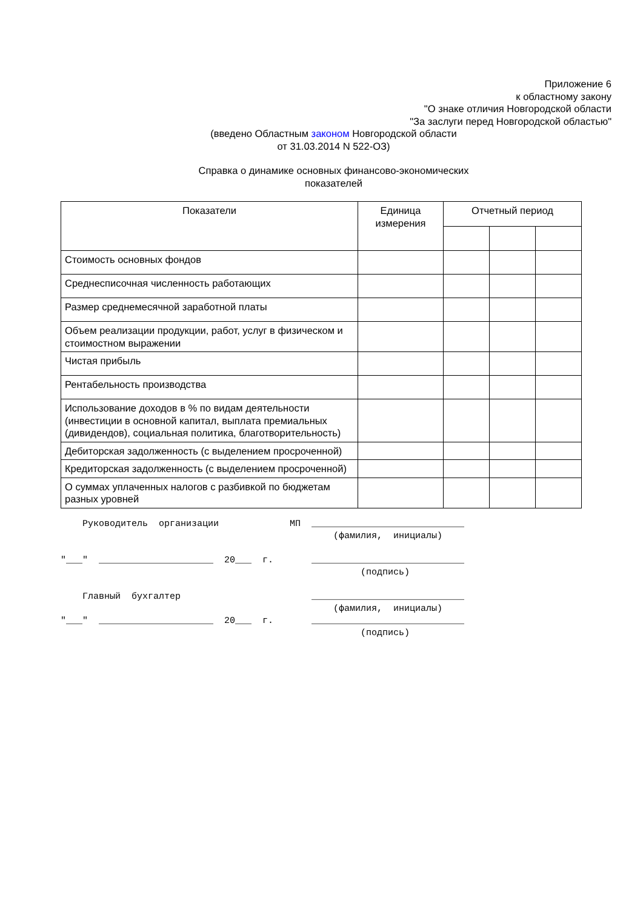Приложение 6
к областному закону
"О знаке отличия Новгородской области
"За заслуги перед Новгородской областью"
(введено Областным законом Новгородской области
от 31.03.2014 N 522-ОЗ)
Справка о динамике основных финансово-экономических
показателей
| Показатели | Единица измерения | Отчетный период | | |
| --- | --- | --- | --- | --- |
| Стоимость основных фондов | | | | |
| Среднесписочная численность работающих | | | | |
| Размер среднемесячной заработной платы | | | | |
| Объем реализации продукции, работ, услуг в физическом и стоимостном выражении | | | | |
| Чистая прибыль | | | | |
| Рентабельность производства | | | | |
| Использование доходов в % по видам деятельности (инвестиции в основной капитал, выплата премиальных (дивидендов), социальная политика, благотворительность) | | | | |
| Дебиторская задолженность (с выделением просроченной) | | | | |
| Кредиторская задолженность (с выделением просроченной) | | | | |
| О суммах уплаченных налогов с разбивкой по бюджетам разных уровней | | | | |
    Руководитель  организации             МП  ____________________________
                                                  (фамилия,  инициалы)

"___"  _____________________  20___  г.       ____________________________
                                                       (подпись)

    Главный  бухгалтер                        ____________________________
                                                  (фамилия,  инициалы)
"___"  _____________________  20___  г.       ____________________________
                                                       (подпись)